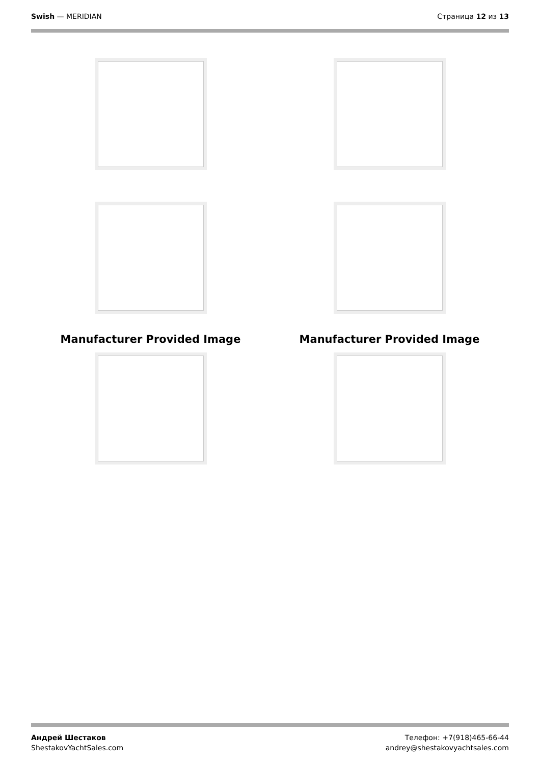Swish — MERIDIAN Страница 12 из 13
Manufacturer Provided Image
Manufacturer Provided Image
Андрей Шестаков
ShestakovYachtSales.com
Телефон: +7(918)465-66-44
andrey@shestakovyachtsales.com